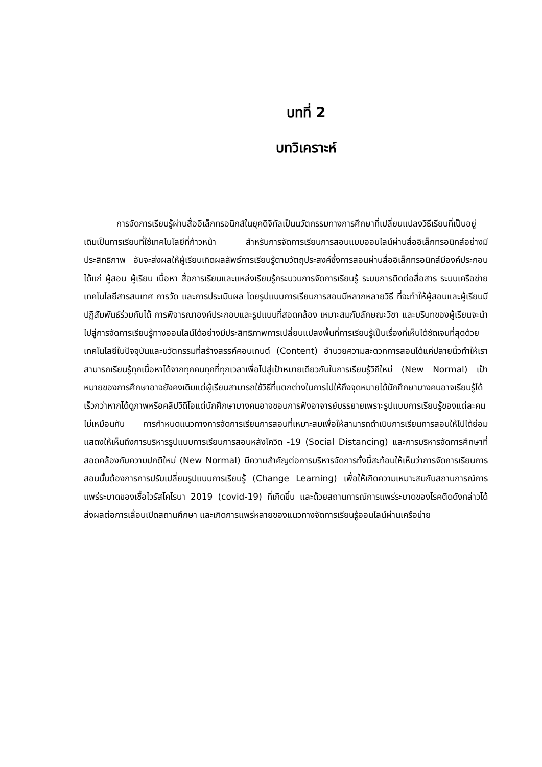บทที่ 2
บทวิเคราะห์
การจัดการเรียนรู้ผ่านสื่ออิเล็กทรอนิกส์ในยุคดิจิทัลเป็นนวัตกรรมทางการศึกษาที่เปลี่ยนแปลงวิธีเรียนที่เป็นอยู่เดิมเป็นการเรียนที่ใช้เทคโนโลยีที่ก้าวหน้า สำหรับการจัดการเรียนการสอนแบบออนไลน์ผ่านสื่ออิเล็กทรอนิกส์อย่างมีประสิทธิภาพ อันจะส่งผลให้ผู้เรียนเกิดผลลัพธ์การเรียนรู้ตามวัตถุประสงค์ซึ่งการสอนผ่านสื่ออิเล็กทรอนิกส์มีองค์ประกอบ ได้แก่ ผู้สอน ผู้เรียน เนื้อหา สื่อการเรียนและแหล่งเรียนรู้กระบวนการจัดการเรียนรู้ ระบบการติดต่อสื่อสาร ระบบเครือข่ายเทคโนโลยีสารสนเทศ การวัด และการประเมินผล โดยรูปแบบการเรียนการสอนมีหลากหลายวิธี ที่จะทำให้ผู้สอนและผู้เรียนมีปฏิสัมพันธ์ร่วมกันได้ การพิจารณาองค์ประกอบและรูปแบบที่สอดคล้อง เหมาะสมกับลักษณะวิชา และบริบทของผู้เรียนจะนำไปสู่การจัดการเรียนรู้ทางออนไลน์ได้อย่างมีประสิทธิภาพการเปลี่ยนแปลงพื้นที่การเรียนรู้เป็นเรื่องที่เห็นได้ชัดเจนที่สุดด้วยเทคโนโลยีในปัจจุบันและนวัตกรรมที่สร้างสรรค์คอนเทนต์ (Content) อำนวยความสะดวกการสอนได้แค่ปลายนิ้วทำให้เราสามารถเรียนรู้ทุกเนื้อหาได้จากทุกคนทุกที่ทุกเวลาเพื่อไปสู่เป้าหมายเดียวกันในการเรียนรู้วิถีใหม่ (New Normal) เป้าหมายของการศึกษาอาจยังคงเดิมแต่ผู้เรียนสามารถใช้วิธีที่แตกต่างในการไปให้ถึงจุดหมายได้นักศึกษาบางคนอาจเรียนรู้ได้เร็วกว่าหากได้ดูภาพหรือคลิปวิดีโอแต่นักศึกษาบางคนอาจชอบการฟังอาจารย์บรรยายเพราะรูปแบบการเรียนรู้ของแต่ละคนไม่เหมือนกัน การกำหนดแนวทางการจัดการเรียนการสอนที่เหมาะสมเพื่อให้สามารถดำเนินการเรียนการสอนให้ไปได้ย่อมแสดงให้เห็นถึงการบริหารรูปแบบการเรียนการสอนหลังโควิด -19 (Social Distancing) และการบริหารจัดการศึกษาที่สอดคล้องกับความปกติใหม่ (New Normal) มีความสำคัญต่อการบริหารจัดการทั้งนี้สะท้อนให้เห็นว่าการจัดการเรียนการสอนนั้นต้องการการปรับเปลี่ยนรูปแบบการเรียนรู้ (Change Learning) เพื่อให้เกิดความเหมาะสมกับสถานการณ์การแพร่ระบาดของเชื้อไวรัสโคโรนา 2019 (covid-19) ที่เกิดขึ้น และด้วยสถานการณ์การแพร่ระบาดของโรคติดดังกล่าวได้ส่งผลต่อการเลื่อนเปิดสถานศึกษา และเกิดการแพร่หลายของแนวทางจัดการเรียนรู้ออนไลน์ผ่านเครือข่าย